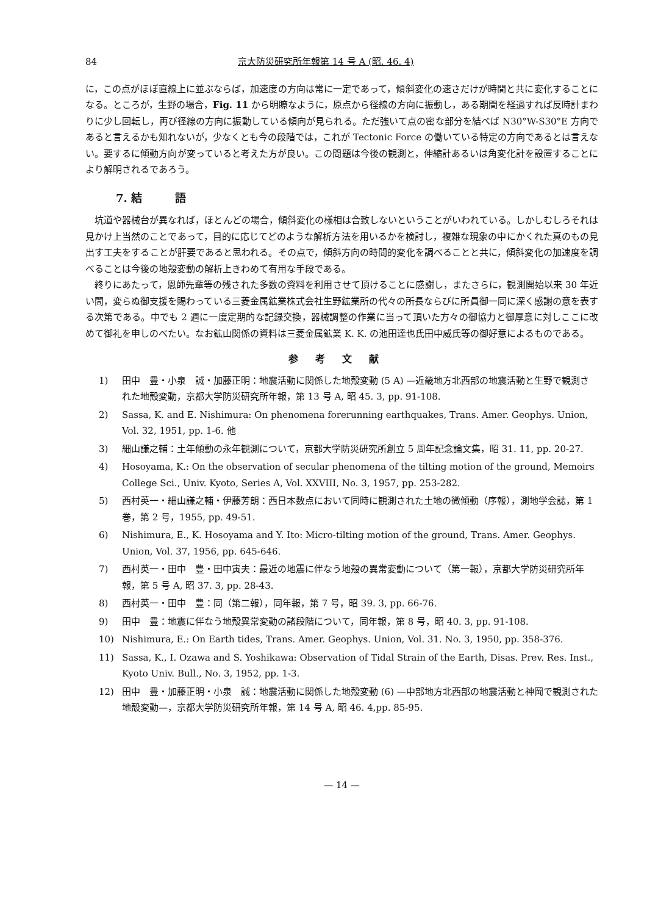84 京大防災研究所年報第 14 号 A (昭. 46. 4)
に，この点がほぼ直線上に並ぶならば，加速度の方向は常に一定であって，傾斜変化の速さだけが時間と共に変化することになる。ところが，生野の場合，Fig. 11 から明瞭なように，原点から径線の方向に振動し，ある期間を経過すれば反時計まわりに少し回転し，再び径線の方向に振動している傾向が見られる。ただ強いて点の密な部分を結べば N30°W-S30°E 方向であると言えるかも知れないが，少なくとも今の段階では，これが Tectonic Force の働いている特定の方向であるとは言えない。要するに傾動方向が変っていると考えた方が良い。この問題は今後の観測と，伸縮計あるいは角変化計を設置することにより解明されるであろう。
7. 結　　　語
坑道や器械台が異なれば，ほとんどの場合，傾斜変化の様相は合致しないということがいわれている。しかしむしろそれは見かけ上当然のことであって，目的に応じてどのような解析方法を用いるかを検討し，複雑な現象の中にかくれた真のもの見出す工夫をすることが肝要であると思われる。その点で，傾斜方向の時間的変化を調べることと共に，傾斜変化の加速度を調べることは今後の地殻変動の解析上きわめて有用な手段である。
終りにあたって，恩師先輩等の残された多数の資料を利用させて頂けることに感謝し，またさらに，観測開始以来 30 年近い間，変らぬ御支援を賜わっている三菱金属鉱業株式会社生野鉱業所の代々の所長ならびに所員御一同に深く感謝の意を表する次第である。中でも 2 週に一度定期的な記録交換，器械調整の作業に当って頂いた方々の御協力と御厚意に対しここに改めて御礼を申しのべたい。なお鉱山関係の資料は三菱金属鉱業 K. K. の池田達也氏田中威氏等の御好意によるものである。
参考文献
1) 田中　豊・小泉　誠・加藤正明：地震活動に関係した地殻変動 (5 A) —近畿地方北西部の地震活動と生野で観測された地殻変動，京都大学防災研究所年報，第 13 号 A, 昭 45. 3, pp. 91-108.
2) Sassa, K. and E. Nishimura: On phenomena forerunning earthquakes, Trans. Amer. Geophys. Union, Vol. 32, 1951, pp. 1-6. 他
3) 細山謙之輔：土年傾動の永年観測について，京都大学防災研究所創立 5 周年記念論文集，昭 31. 11, pp. 20-27.
4) Hosoyama, K.: On the observation of secular phenomena of the tilting motion of the ground, Memoirs College Sci., Univ. Kyoto, Series A, Vol. XXVIII, No. 3, 1957, pp. 253-282.
5) 西村英一・細山謙之輔・伊藤芳朗：西日本数点において同時に観測された土地の微傾動（序報），測地学会誌，第 1 巻，第 2 号，1955, pp. 49-51.
6) Nishimura, E., K. Hosoyama and Y. Ito: Micro-tilting motion of the ground, Trans. Amer. Geophys. Union, Vol. 37, 1956, pp. 645-646.
7) 西村英一・田中　豊・田中寅夫：最近の地震に伴なう地殻の異常変動について（第一報），京都大学防災研究所年報，第 5 号 A, 昭 37. 3, pp. 28-43.
8) 西村英一・田中　豊：同（第二報），同年報，第 7 号，昭 39. 3, pp. 66-76.
9) 田中　豊：地震に伴なう地殻異常変動の諸段階について，同年報，第 8 号，昭 40. 3, pp. 91-108.
10) Nishimura, E.: On Earth tides, Trans. Amer. Geophys. Union, Vol. 31. No. 3, 1950, pp. 358-376.
11) Sassa, K., I. Ozawa and S. Yoshikawa: Observation of Tidal Strain of the Earth, Disas. Prev. Res. Inst., Kyoto Univ. Bull., No. 3, 1952, pp. 1-3.
12) 田中　豊・加藤正明・小泉　誠：地震活動に関係した地殻変動 (6) —中部地方北西部の地震活動と神岡で観測された地殻変動—，京都大学防災研究所年報，第 14 号 A, 昭 46. 4,pp. 85-95.
— 14 —